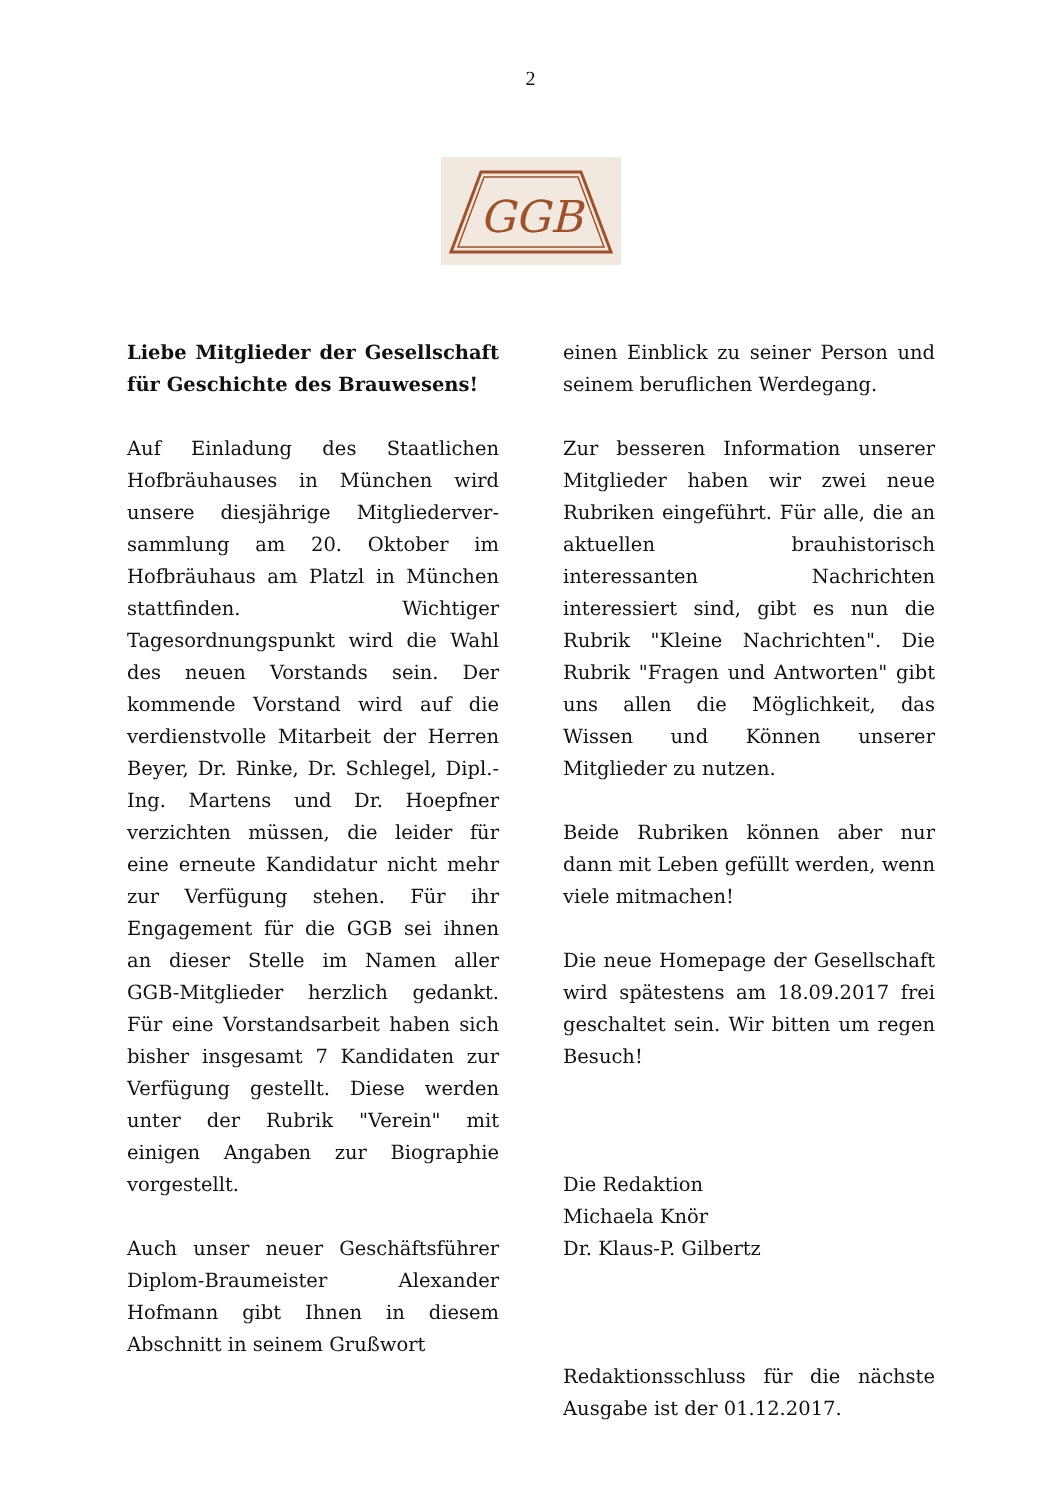2
GGB
Liebe Mitglieder der Gesellschaft für Geschichte des Brauwesens!
Auf Einladung des Staatlichen Hofbräuhauses in München wird unsere diesjährige Mitgliederver-sammlung am 20. Oktober im Hofbräuhaus am Platzl in München stattfinden. Wichtiger Tagesordnungspunkt wird die Wahl des neuen Vorstands sein. Der kommende Vorstand wird auf die verdienstvolle Mitarbeit der Herren Beyer, Dr. Rinke, Dr. Schlegel, Dipl.-Ing. Martens und Dr. Hoepfner verzichten müssen, die leider für eine erneute Kandidatur nicht mehr zur Verfügung stehen. Für ihr Engagement für die GGB sei ihnen an dieser Stelle im Namen aller GGB-Mitglieder herzlich gedankt. Für eine Vorstandsarbeit haben sich bisher insgesamt 7 Kandidaten zur Verfügung gestellt. Diese werden unter der Rubrik "Verein" mit einigen Angaben zur Biographie vorgestellt.
Auch unser neuer Geschäftsführer Diplom-Braumeister Alexander Hofmann gibt Ihnen in diesem Abschnitt in seinem Grußwort
einen Einblick zu seiner Person und seinem beruflichen Werdegang.
Zur besseren Information unserer Mitglieder haben wir zwei neue Rubriken eingeführt. Für alle, die an aktuellen brauhistorisch interessanten Nachrichten interessiert sind, gibt es nun die Rubrik "Kleine Nachrichten". Die Rubrik "Fragen und Antworten" gibt uns allen die Möglichkeit, das Wissen und Können unserer Mitglieder zu nutzen.
Beide Rubriken können aber nur dann mit Leben gefüllt werden, wenn viele mitmachen!
Die neue Homepage der Gesellschaft wird spätestens am 18.09.2017 frei geschaltet sein. Wir bitten um regen Besuch!
Die Redaktion
Michaela Knör
Dr. Klaus-P. Gilbertz
Redaktionsschluss für die nächste Ausgabe ist der 01.12.2017.